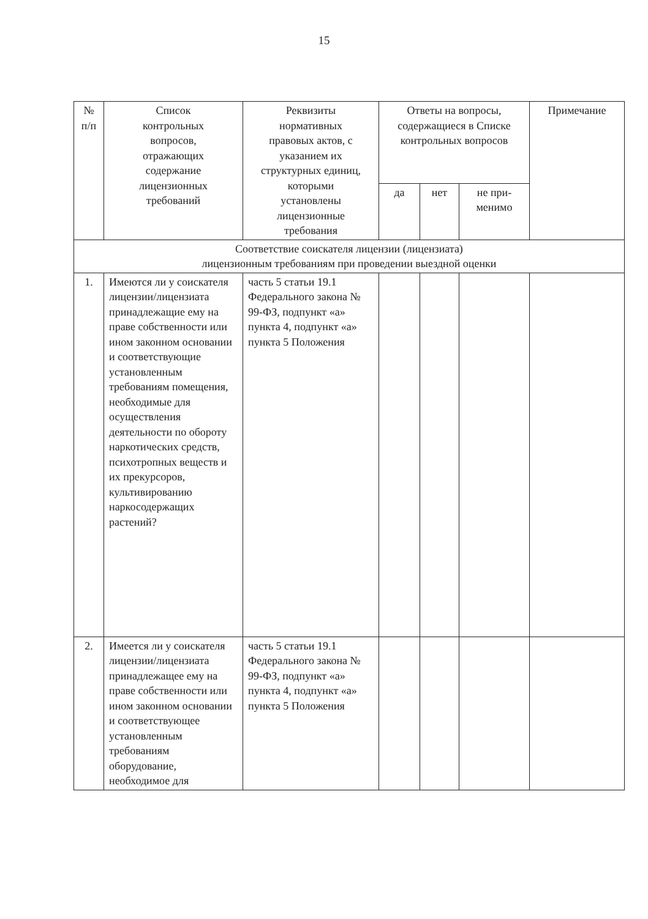15
| № п/п | Список контрольных вопросов, отражающих содержание лицензионных требований | Реквизиты нормативных правовых актов, с указанием их структурных единиц, которыми установлены лицензионные требования | Ответы на вопросы, содержащиеся в Списке контрольных вопросов | | | Примечание |
| --- | --- | --- | --- | --- | --- | --- |
| | | | да | нет | не при- менимо | |
| Соответствие соискателя лицензии (лицензиата) лицензионным требованиям при проведении выездной оценки | | | | | | |
| 1. | Имеются ли у соискателя лицензии/лицензиата принадлежащие ему на праве собственности или ином законном основании и соответствующие установленным требованиям помещения, необходимые для осуществления деятельности по обороту наркотических средств, психотропных веществ и их прекурсоров, культивированию наркосодержащих растений? | часть 5 статьи 19.1 Федерального закона № 99-ФЗ, подпункт «а» пункта 4, подпункт «а» пункта 5 Положения | | | | |
| 2. | Имеется ли у соискателя лицензии/лицензиата принадлежащее ему на праве собственности или ином законном основании и соответствующее установленным требованиям оборудование, необходимое для | часть 5 статьи 19.1 Федерального закона № 99-ФЗ, подпункт «а» пункта 4, подпункт «а» пункта 5 Положения | | | | |